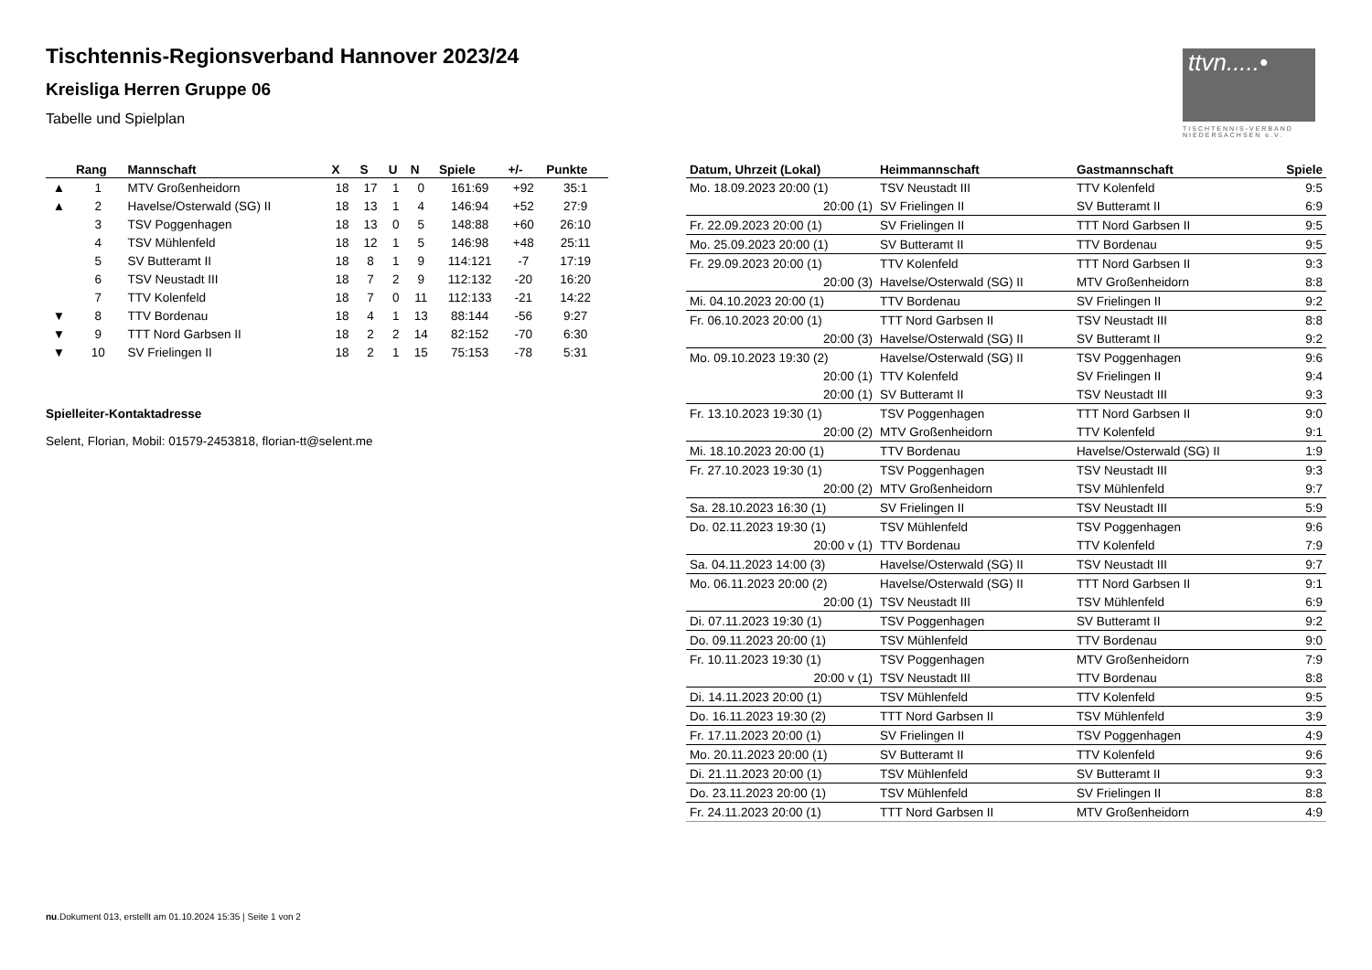ttvn.....•
TISCHTENNIS-VERBAND NIEDERSACHSEN e.V.
Tischtennis-Regionsverband Hannover 2023/24
Kreisliga Herren Gruppe 06
Tabelle und Spielplan
| | Rang | Mannschaft | X | S | U | N | Spiele | +/- | Punkte |
| --- | --- | --- | --- | --- | --- | --- | --- | --- | --- |
| ▲ | 1 | MTV Großenheidorn | 18 | 17 | 1 | 0 | 161:69 | +92 | 35:1 |
| ▲ | 2 | Havelse/Osterwald (SG) II | 18 | 13 | 1 | 4 | 146:94 | +52 | 27:9 |
| | 3 | TSV Poggenhagen | 18 | 13 | 0 | 5 | 148:88 | +60 | 26:10 |
| | 4 | TSV Mühlenfeld | 18 | 12 | 1 | 5 | 146:98 | +48 | 25:11 |
| | 5 | SV Butteramt II | 18 | 8 | 1 | 9 | 114:121 | -7 | 17:19 |
| | 6 | TSV Neustadt III | 18 | 7 | 2 | 9 | 112:132 | -20 | 16:20 |
| | 7 | TTV Kolenfeld | 18 | 7 | 0 | 11 | 112:133 | -21 | 14:22 |
| ▼ | 8 | TTV Bordenau | 18 | 4 | 1 | 13 | 88:144 | -56 | 9:27 |
| ▼ | 9 | TTT Nord Garbsen II | 18 | 2 | 2 | 14 | 82:152 | -70 | 6:30 |
| ▼ | 10 | SV Frielingen II | 18 | 2 | 1 | 15 | 75:153 | -78 | 5:31 |
Spielleiter-Kontaktadresse
Selent, Florian, Mobil: 01579-2453818, florian-tt@selent.me
| Datum, Uhrzeit (Lokal) | Heimmannschaft | Gastmannschaft | Spiele |
| --- | --- | --- | --- |
| Mo. 18.09.2023 20:00 (1) | TSV Neustadt III | TTV Kolenfeld | 9:5 |
| 20:00 (1) | SV Frielingen II | SV Butteramt II | 6:9 |
| Fr. 22.09.2023 20:00 (1) | SV Frielingen II | TTT Nord Garbsen II | 9:5 |
| Mo. 25.09.2023 20:00 (1) | SV Butteramt II | TTV Bordenau | 9:5 |
| Fr. 29.09.2023 20:00 (1) | TTV Kolenfeld | TTT Nord Garbsen II | 9:3 |
| 20:00 (3) | Havelse/Osterwald (SG) II | MTV Großenheidorn | 8:8 |
| Mi. 04.10.2023 20:00 (1) | TTV Bordenau | SV Frielingen II | 9:2 |
| Fr. 06.10.2023 20:00 (1) | TTT Nord Garbsen II | TSV Neustadt III | 8:8 |
| 20:00 (3) | Havelse/Osterwald (SG) II | SV Butteramt II | 9:2 |
| Mo. 09.10.2023 19:30 (2) | Havelse/Osterwald (SG) II | TSV Poggenhagen | 9:6 |
| 20:00 (1) | TTV Kolenfeld | SV Frielingen II | 9:4 |
| 20:00 (1) | SV Butteramt II | TSV Neustadt III | 9:3 |
| Fr. 13.10.2023 19:30 (1) | TSV Poggenhagen | TTT Nord Garbsen II | 9:0 |
| 20:00 (2) | MTV Großenheidorn | TTV Kolenfeld | 9:1 |
| Mi. 18.10.2023 20:00 (1) | TTV Bordenau | Havelse/Osterwald (SG) II | 1:9 |
| Fr. 27.10.2023 19:30 (1) | TSV Poggenhagen | TSV Neustadt III | 9:3 |
| 20:00 (2) | MTV Großenheidorn | TSV Mühlenfeld | 9:7 |
| Sa. 28.10.2023 16:30 (1) | SV Frielingen II | TSV Neustadt III | 5:9 |
| Do. 02.11.2023 19:30 (1) | TSV Mühlenfeld | TSV Poggenhagen | 9:6 |
| 20:00 v (1) | TTV Bordenau | TTV Kolenfeld | 7:9 |
| Sa. 04.11.2023 14:00 (3) | Havelse/Osterwald (SG) II | TSV Neustadt III | 9:7 |
| Mo. 06.11.2023 20:00 (2) | Havelse/Osterwald (SG) II | TTT Nord Garbsen II | 9:1 |
| 20:00 (1) | TSV Neustadt III | TSV Mühlenfeld | 6:9 |
| Di. 07.11.2023 19:30 (1) | TSV Poggenhagen | SV Butteramt II | 9:2 |
| Do. 09.11.2023 20:00 (1) | TSV Mühlenfeld | TTV Bordenau | 9:0 |
| Fr. 10.11.2023 19:30 (1) | TSV Poggenhagen | MTV Großenheidorn | 7:9 |
| 20:00 v (1) | TSV Neustadt III | TTV Bordenau | 8:8 |
| Di. 14.11.2023 20:00 (1) | TSV Mühlenfeld | TTV Kolenfeld | 9:5 |
| Do. 16.11.2023 19:30 (2) | TTT Nord Garbsen II | TSV Mühlenfeld | 3:9 |
| Fr. 17.11.2023 20:00 (1) | SV Frielingen II | TSV Poggenhagen | 4:9 |
| Mo. 20.11.2023 20:00 (1) | SV Butteramt II | TTV Kolenfeld | 9:6 |
| Di. 21.11.2023 20:00 (1) | TSV Mühlenfeld | SV Butteramt II | 9:3 |
| Do. 23.11.2023 20:00 (1) | TSV Mühlenfeld | SV Frielingen II | 8:8 |
| Fr. 24.11.2023 20:00 (1) | TTT Nord Garbsen II | MTV Großenheidorn | 4:9 |
nu.Dokument 013, erstellt am 01.10.2024 15:35 | Seite 1 von 2